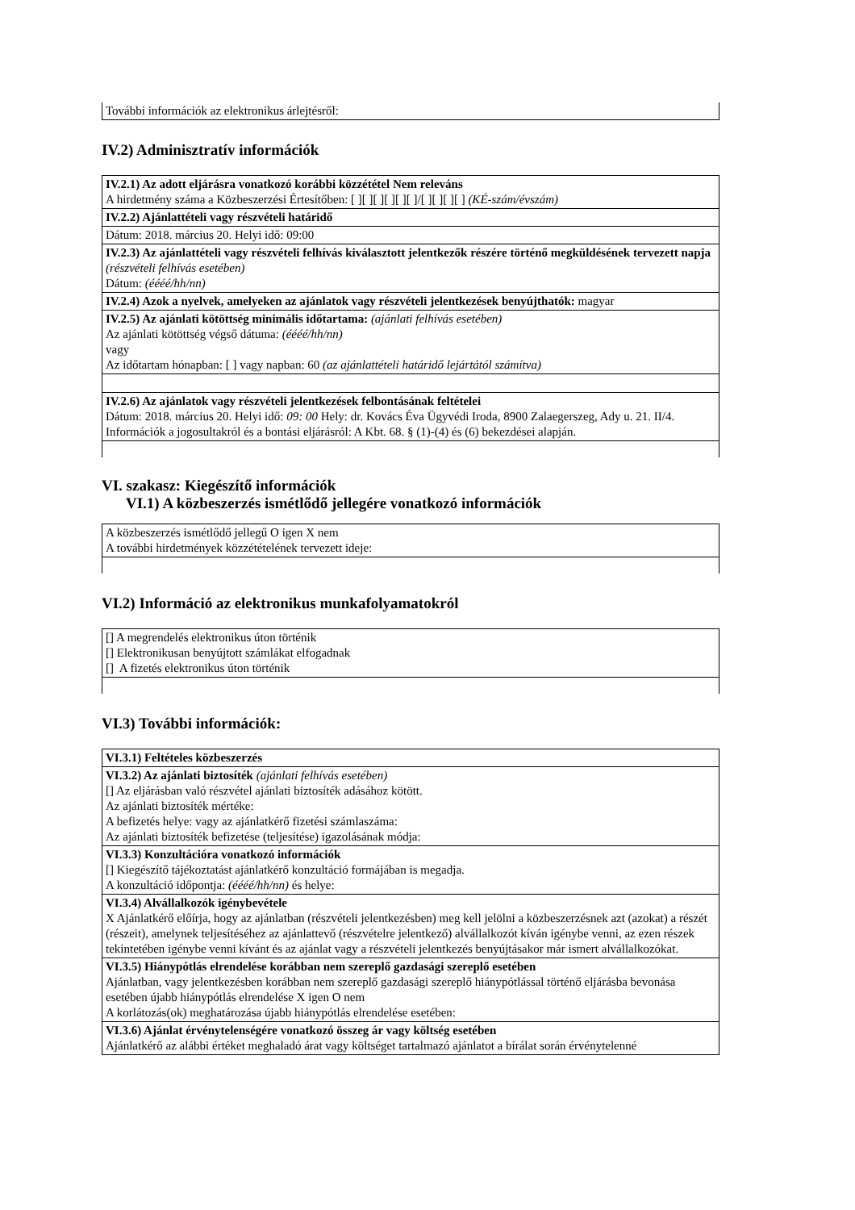További információk az elektronikus árlejtésről:
IV.2) Adminisztratív információk
IV.2.1) Az adott eljárásra vonatkozó korábbi közzététel Nem releváns
A hirdetmény száma a Közbeszerzési Értesítőben: [ ][ ][ ][ ][ ][ ]/[ ][ ][ ][ ] (KÉ-szám/évszám)
IV.2.2) Ajánlattételi vagy részvételi határidő
Dátum: 2018. március 20. Helyi idő: 09:00
IV.2.3) Az ajánlattételi vagy részvételi felhívás kiválasztott jelentkezők részére történő megküldésének tervezett napja
(részvételi felhívás esetében)
Dátum: (éééé/hh/nn)
IV.2.4) Azok a nyelvek, amelyeken az ajánlatok vagy részvételi jelentkezések benyújthatók: magyar
IV.2.5) Az ajánlati kötöttség minimális időtartama: (ajánlati felhívás esetében)
Az ajánlati kötöttség végső dátuma: (éééé/hh/nn)
vagy
Az időtartam hónapban: [ ] vagy napban: 60 (az ajánlattételi határidő lejártától számítva)
IV.2.6) Az ajánlatok vagy részvételi jelentkezések felbontásának feltételei
Dátum: 2018. március 20. Helyi idő: 09: 00 Hely: dr. Kovács Éva Ügyvédi Iroda, 8900 Zalaegerszeg, Ady u. 21. II/4.
Információk a jogosultakról és a bontási eljárásról: A Kbt. 68. § (1)-(4) és (6) bekezdései alapján.
VI. szakasz: Kiegészítő információk
VI.1) A közbeszerzés ismétlődő jellegére vonatkozó információk
A közbeszerzés ismétlődő jellegű O igen X nem
A további hirdetmények közzétételének tervezett ideje:
VI.2) Információ az elektronikus munkafolyamatokról
[] A megrendelés elektronikus úton történik
[] Elektronikusan benyújtott számlákat elfogadnak
[] A fizetés elektronikus úton történik
VI.3) További információk:
VI.3.1) Feltételes közbeszerzés
VI.3.2) Az ajánlati biztosíték (ajánlati felhívás esetében)
[] Az eljárásban való részvétel ajánlati biztosíték adásához kötött.
Az ajánlati biztosíték mértéke:
A befizetés helye: vagy az ajánlatkérő fizetési számlaszáma:
Az ajánlati biztosíték befizetése (teljesítése) igazolásának módja:
VI.3.3) Konzultációra vonatkozó információk
[] Kiegészítő tájékoztatást ajánlatkérő konzultáció formájában is megadja.
A konzultáció időpontja: (éééé/hh/nn) és helye:
VI.3.4) Alvállalkozók igénybevétele
X Ajánlatkérő előírja, hogy az ajánlatban (részvételi jelentkezésben) meg kell jelölni a közbeszerzésnek azt (azokat) a részét (részeit), amelynek teljesítéséhez az ajánlattevő (részvételre jelentkező) alvállalkozót kíván igénybe venni, az ezen részek tekintetében igénybe venni kívánt és az ajánlat vagy a részvételi jelentkezés benyújtásakor már ismert alvállalkozókat.
VI.3.5) Hiánypótlás elrendelése korábban nem szereplő gazdasági szereplő esetében
Ajánlatban, vagy jelentkezésben korábban nem szereplő gazdasági szereplő hiánypótlással történő eljárásba bevonása esetében újabb hiánypótlás elrendelése X igen O nem
A korlátozás(ok) meghatározása újabb hiánypótlás elrendelése esetében:
VI.3.6) Ajánlat érvénytelenségére vonatkozó összeg ár vagy költség esetében
Ajánlatkérő az alábbi értéket meghaladó árat vagy költséget tartalmazó ajánlatot a bírálat során érvénytelenné